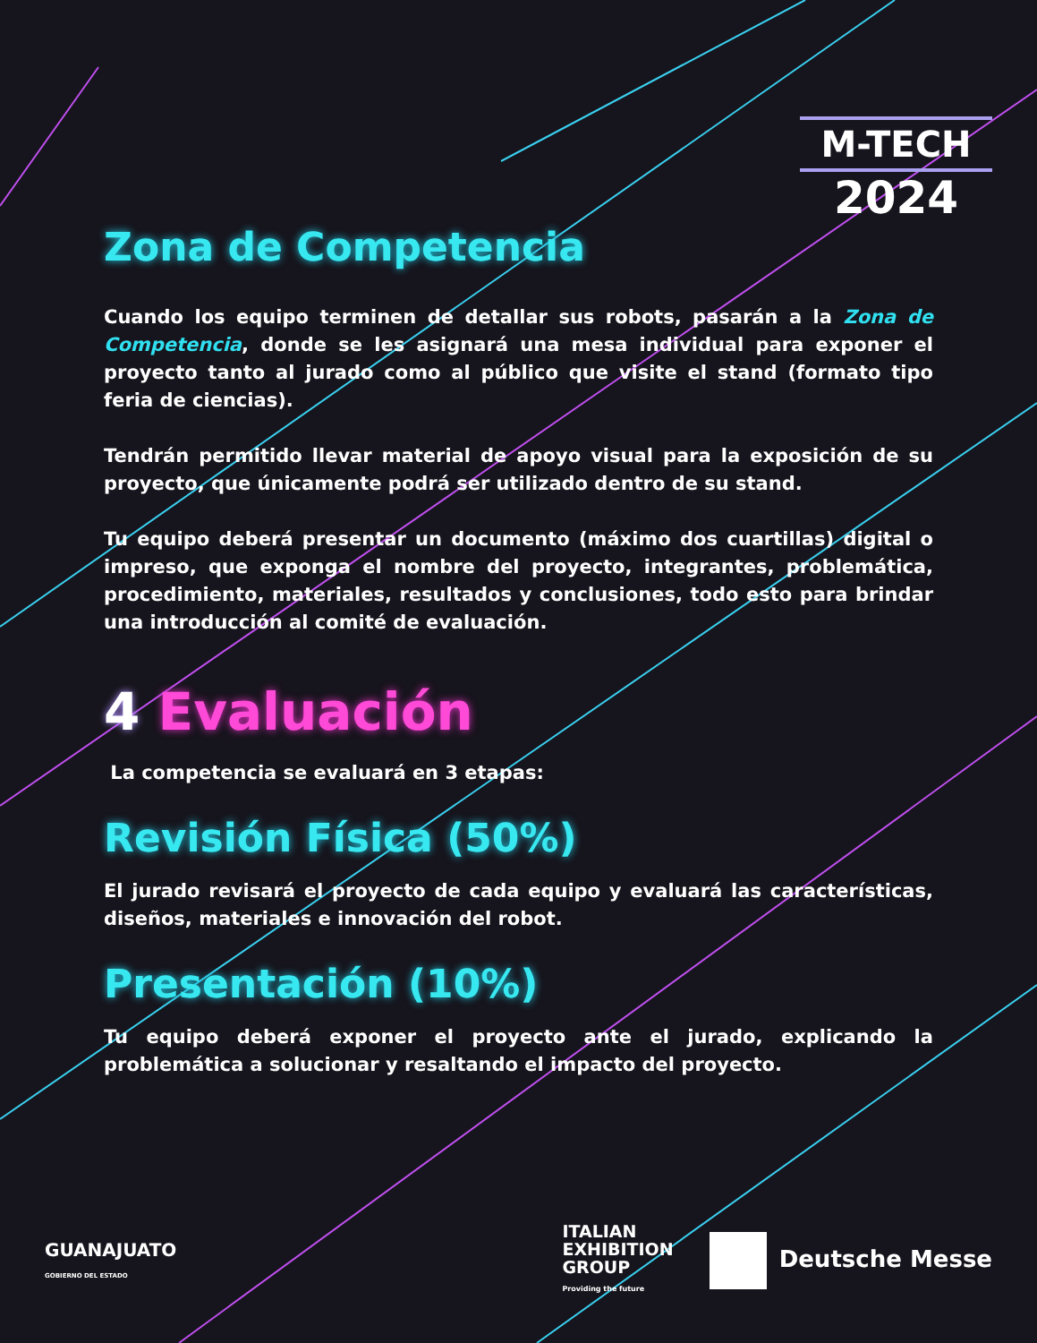M-TECH
2024
Zona de Competencia
Cuando los equipo terminen de detallar sus robots, pasarán a la Zona de Competencia, donde se les asignará una mesa individual para exponer el proyecto tanto al jurado como al público que visite el stand (formato tipo feria de ciencias).
Tendrán permitido llevar material de apoyo visual para la exposición de su proyecto, que únicamente podrá ser utilizado dentro de su stand.
Tu equipo deberá presentar un documento (máximo dos cuartillas) digital o impreso, que exponga el nombre del proyecto, integrantes, problemática, procedimiento, materiales, resultados y conclusiones, todo esto para brindar una introducción al comité de evaluación.
4 Evaluación
La competencia se evaluará en 3 etapas:
Revisión Física (50%)
El jurado revisará el proyecto de cada equipo y evaluará las características, diseños, materiales e innovación del robot.
Presentación (10%)
Tu equipo deberá exponer el proyecto ante el jurado, explicando la problemática a solucionar y resaltando el impacto del proyecto.
GUANAJUATO
GOBIERNO DEL ESTADO
ITALIAN
EXHIBITION
GROUP
Providing the future
Deutsche Messe